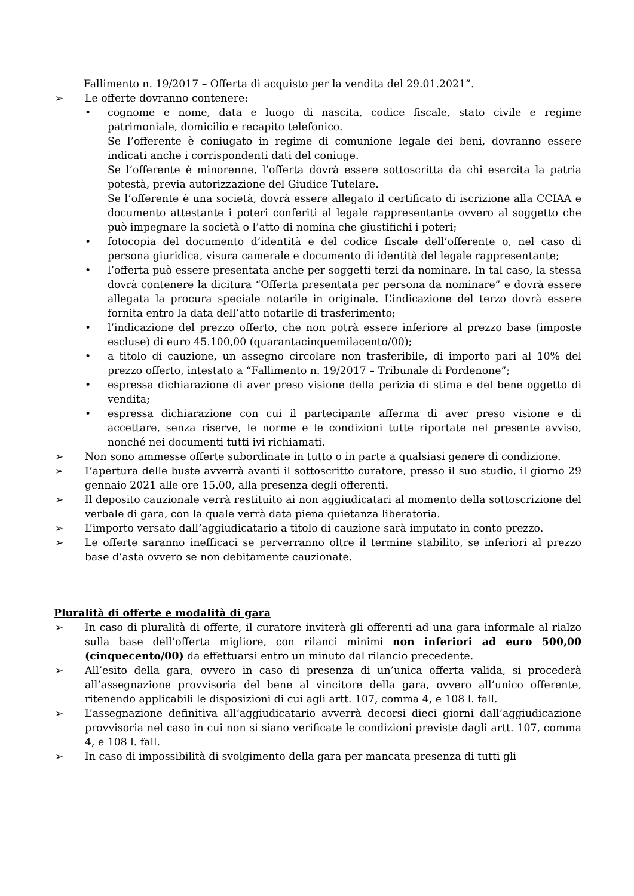Fallimento n. 19/2017 – Offerta di acquisto per la vendita del 29.01.2021”.
➢ Le offerte dovranno contenere:
• cognome e nome, data e luogo di nascita, codice fiscale, stato civile e regime patrimoniale, domicilio e recapito telefonico.
Se l’offerente è coniugato in regime di comunione legale dei beni, dovranno essere indicati anche i corrispondenti dati del coniuge.
Se l’offerente è minorenne, l’offerta dovrà essere sottoscritta da chi esercita la patria potestà, previa autorizzazione del Giudice Tutelare.
Se l’offerente è una società, dovrà essere allegato il certificato di iscrizione alla CCIAA e documento attestante i poteri conferiti al legale rappresentante ovvero al soggetto che può impegnare la società o l’atto di nomina che giustifichi i poteri;
• fotocopia del documento d’identità e del codice fiscale dell’offerente o, nel caso di persona giuridica, visura camerale e documento di identità del legale rappresentante;
• l’offerta può essere presentata anche per soggetti terzi da nominare. In tal caso, la stessa dovrà contenere la dicitura “Offerta presentata per persona da nominare” e dovrà essere allegata la procura speciale notarile in originale. L’indicazione del terzo dovrà essere fornita entro la data dell’atto notarile di trasferimento;
• l’indicazione del prezzo offerto, che non potrà essere inferiore al prezzo base (imposte escluse) di euro 45.100,00 (quarantacinquemilacento/00);
• a titolo di cauzione, un assegno circolare non trasferibile, di importo pari al 10% del prezzo offerto, intestato a “Fallimento n. 19/2017 – Tribunale di Pordenone”;
• espressa dichiarazione di aver preso visione della perizia di stima e del bene oggetto di vendita;
• espressa dichiarazione con cui il partecipante afferma di aver preso visione e di accettare, senza riserve, le norme e le condizioni tutte riportate nel presente avviso, nonché nei documenti tutti ivi richiamati.
➢ Non sono ammesse offerte subordinate in tutto o in parte a qualsiasi genere di condizione.
➢ L’apertura delle buste avverrà avanti il sottoscritto curatore, presso il suo studio, il giorno 29 gennaio 2021 alle ore 15.00, alla presenza degli offerenti.
➢ Il deposito cauzionale verrà restituito ai non aggiudicatari al momento della sottoscrizione del verbale di gara, con la quale verrà data piena quietanza liberatoria.
➢ L’importo versato dall’aggiudicatario a titolo di cauzione sarà imputato in conto prezzo.
➢ Le offerte saranno inefficaci se perverranno oltre il termine stabilito, se inferiori al prezzo base d’asta ovvero se non debitamente cauzionate.
Pluralità di offerte e modalità di gara
➢ In caso di pluralità di offerte, il curatore inviterà gli offerenti ad una gara informale al rialzo sulla base dell’offerta migliore, con rilanci minimi non inferiori ad euro 500,00 (cinquecento/00) da effettuarsi entro un minuto dal rilancio precedente.
➢ All’esito della gara, ovvero in caso di presenza di un’unica offerta valida, si procederà all’assegnazione provvisoria del bene al vincitore della gara, ovvero all’unico offerente, ritenendo applicabili le disposizioni di cui agli artt. 107, comma 4, e 108 l. fall.
➢ L’assegnazione definitiva all’aggiudicatario avverrà decorsi dieci giorni dall’aggiudicazione provvisoria nel caso in cui non si siano verificate le condizioni previste dagli artt. 107, comma 4, e 108 l. fall.
➢ In caso di impossibilità di svolgimento della gara per mancata presenza di tutti gli